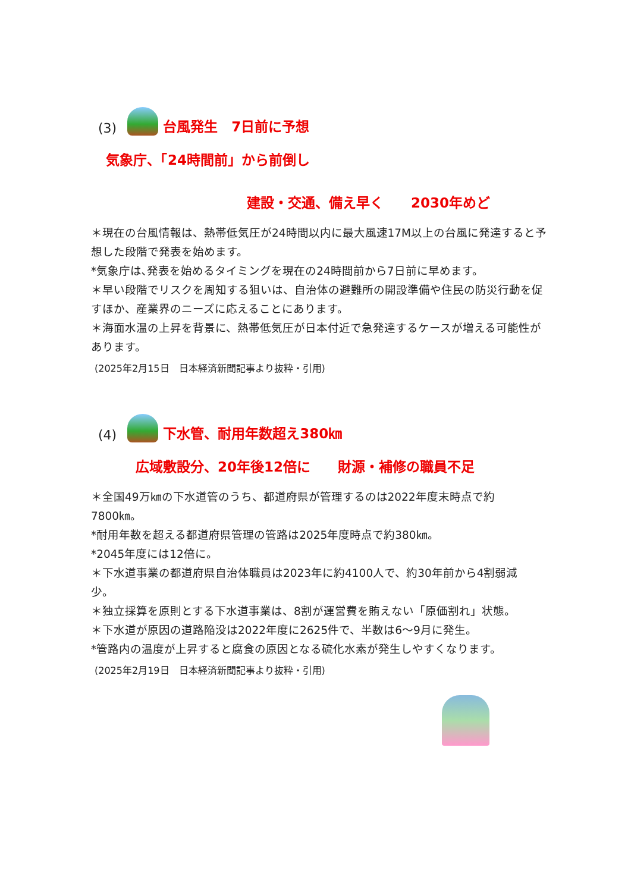(3)
台風発生　7日前に予想
気象庁、「24時間前」から前倒し
建設・交通、備え早く　　2030年めど
＊現在の台風情報は、熱帯低気圧が24時間以内に最大風速17M以上の台風に発達すると予想した段階で発表を始めます。
*気象庁は､発表を始めるタイミングを現在の24時間前から7日前に早めます。
＊早い段階でリスクを周知する狙いは、自治体の避難所の開設準備や住民の防災行動を促すほか、産業界のニーズに応えることにあります。
＊海面水温の上昇を背景に、熱帯低気圧が日本付近で急発達するケースが増える可能性があります。
(2025年2月15日　日本経済新聞記事より抜粋・引用)
(4)
下水管、耐用年数超え380㎞
広域敷設分、20年後12倍に　　財源・補修の職員不足
＊全国49万㎞の下水道管のうち、都道府県が管理するのは2022年度末時点で約7800㎞。
*耐用年数を超える都道府県管理の管路は2025年度時点で約380㎞。
*2045年度には12倍に。
＊下水道事業の都道府県自治体職員は2023年に約4100人で、約30年前から4割弱減少。
＊独立採算を原則とする下水道事業は、8割が運営費を賄えない「原価割れ」状態。
＊下水道が原因の道路陥没は2022年度に2625件で、半数は6～9月に発生。
*管路内の温度が上昇すると腐食の原因となる硫化水素が発生しやすくなります。
(2025年2月19日　日本経済新聞記事より抜粋・引用)